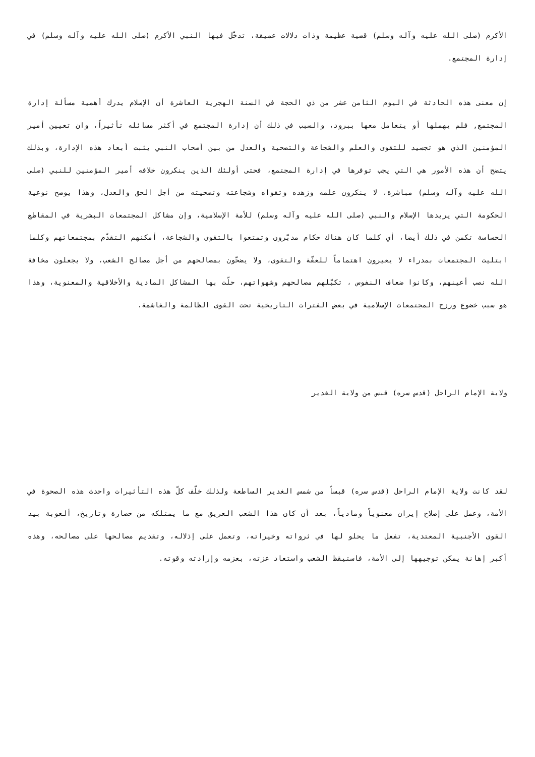الأكرم (صلى الله عليه وآله وسلم) قضية عظيمة وذات دلالات عميقة، تدخّل فيها النبي الأكرم (صلى الله عليه وآله وسلم) في إدارة المجتمع.
إن معنى هذه الحادثة في اليوم الثامن عشر من ذي الحجة في السنة الهجرية العاشرة أن الإسلام يدرك أهمية مسألة إدارة المجتمع, فلم يهملها أو يتعامل معها ببرود، والسبب في ذلك أن إدارة المجتمع في أكثر مسائله تأثيراً، وان تعيين أمير المؤمنين الذي هو تجسيد للتقوى والعلم والشجاعة والتضحية والعدل من بين أصحاب النبي يثبت أبعاد هذه الإدارة، وبذلك يتضح أن هذه الأمور هي التي يجب توفرها في إدارة المجتمع، فحتى أولئك الذين ينكرون خلافه أمير المؤمنين للنبي (صلى الله عليه وآله وسلم) مباشرة، لا ينكرون علمه وزهده وتقواه وشجاعته وتضحيته من أجل الحق والعدل، وهذا يوضح نوعية الحكومة التي يريدها الإسلام والنبي (صلى الله عليه وآله وسلم) للأمة الإسلامية، وإن مشاكل المجتمعات البشرية في المقاطع الحساسة تكمن في ذلك أيضا، أي كلما كان هناك حكام مدبّرون وتمتعوا بالتقوى والشجاعة، أمكنهم التقدّم بمجتمعاتهم وكلما ابتليت المجتمعات بمدراء لا يعيرون اهتماماً للعفّة والتقوى، ولا يضحّون بمصالحهم من أجل مصالح الشعب، ولا يجعلون مخافة الله نصب أعينهم، وكانوا ضعاف النفوس ، تكبّلهم مصالحهم وشهواتهم، حلّت بها المشاكل المادية والأخلاقية والمعنوية، وهذا هو سبب خضوع ورزح المجتمعات الإسلامية في بعض الفترات التاريخية تحت القوى الظالمة والغاشمة.
ولاية الإمام الراحل (قدس سره) قبس من ولاية الغدير
لقد كانت ولاية الإمام الراحل (قدس سره) قبساً من شمس الغدير الساطعة ولذلك خلّف كلّ هذه التأثيرات واحدث هذه الصحوة في الأمة، وعمل على إصلاح إيران معنوياً ومادياً، بعد أن كان هذا الشعب العريق مع ما يمتلكه من حضارة وتاريخ، ألعوبة بيد القوى الأجنبية المعتدية، تفعل ما يحلو لها في ثرواته وخيراته، وتعمل على إذلاله، وتقديم مصالحها على مصالحه، وهذه أكبر إهانة يمكن توجيهها إلى الأمة، فاستيقظ الشعب واستعاد عزته، بعزمه وإرادته وقوته.